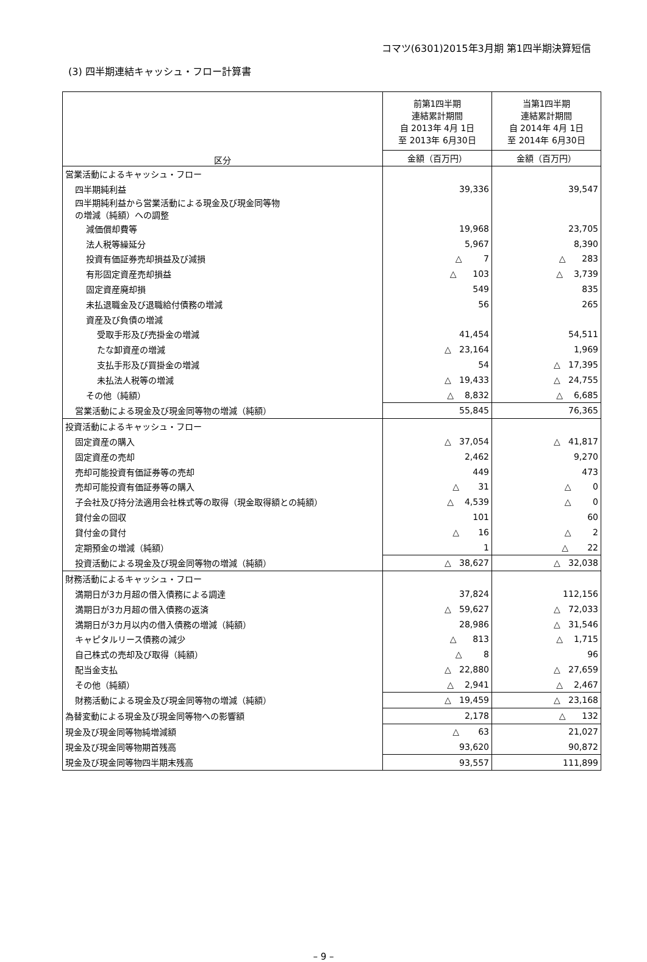コマツ(6301)2015年3月期 第1四半期決算短信
(3) 四半期連結キャッシュ・フロー計算書
| 区分 | 前第1四半期 連結累計期間 自 2013年 4月 1日 至 2013年 6月30日 | 当第1四半期 連結累計期間 自 2014年 4月 1日 至 2014年 6月30日 |
| --- | --- | --- |
| | 金額（百万円） | 金額（百万円） |
| 営業活動によるキャッシュ・フロー | | |
| 四半期純利益 | 39,336 | 39,547 |
| 四半期純利益から営業活動による現金及び現金同等物 の増減（純額）への調整 | | |
| 減価償却費等 | 19,968 | 23,705 |
| 法人税等繰延分 | 5,967 | 8,390 |
| 投資有価証券売却損益及び減損 | △ 7 | △ 283 |
| 有形固定資産売却損益 | △ 103 | △ 3,739 |
| 固定資産廃却損 | 549 | 835 |
| 未払退職金及び退職給付債務の増減 | 56 | 265 |
| 資産及び負債の増減 | | |
| 受取手形及び売掛金の増減 | 41,454 | 54,511 |
| たな卸資産の増減 | △ 23,164 | 1,969 |
| 支払手形及び買掛金の増減 | 54 | △ 17,395 |
| 未払法人税等の増減 | △ 19,433 | △ 24,755 |
| その他（純額） | △ 8,832 | △ 6,685 |
| 営業活動による現金及び現金同等物の増減（純額） | 55,845 | 76,365 |
| 投資活動によるキャッシュ・フロー | | |
| 固定資産の購入 | △ 37,054 | △ 41,817 |
| 固定資産の売却 | 2,462 | 9,270 |
| 売却可能投資有価証券等の売却 | 449 | 473 |
| 売却可能投資有価証券等の購入 | △ 31 | △ 0 |
| 子会社及び持分法適用会社株式等の取得（現金取得額との純額） | △ 4,539 | △ 0 |
| 貸付金の回収 | 101 | 60 |
| 貸付金の貸付 | △ 16 | △ 2 |
| 定期預金の増減（純額） | 1 | △ 22 |
| 投資活動による現金及び現金同等物の増減（純額） | △ 38,627 | △ 32,038 |
| 財務活動によるキャッシュ・フロー | | |
| 満期日が3カ月超の借入債務による調達 | 37,824 | 112,156 |
| 満期日が3カ月超の借入債務の返済 | △ 59,627 | △ 72,033 |
| 満期日が3カ月以内の借入債務の増減（純額） | 28,986 | △ 31,546 |
| キャピタルリース債務の減少 | △ 813 | △ 1,715 |
| 自己株式の売却及び取得（純額） | △ 8 | 96 |
| 配当金支払 | △ 22,880 | △ 27,659 |
| その他（純額） | △ 2,941 | △ 2,467 |
| 財務活動による現金及び現金同等物の増減（純額） | △ 19,459 | △ 23,168 |
| 為替変動による現金及び現金同等物への影響額 | 2,178 | △ 132 |
| 現金及び現金同等物純増減額 | △ 63 | 21,027 |
| 現金及び現金同等物期首残高 | 93,620 | 90,872 |
| 現金及び現金同等物四半期末残高 | 93,557 | 111,899 |
– 9 –